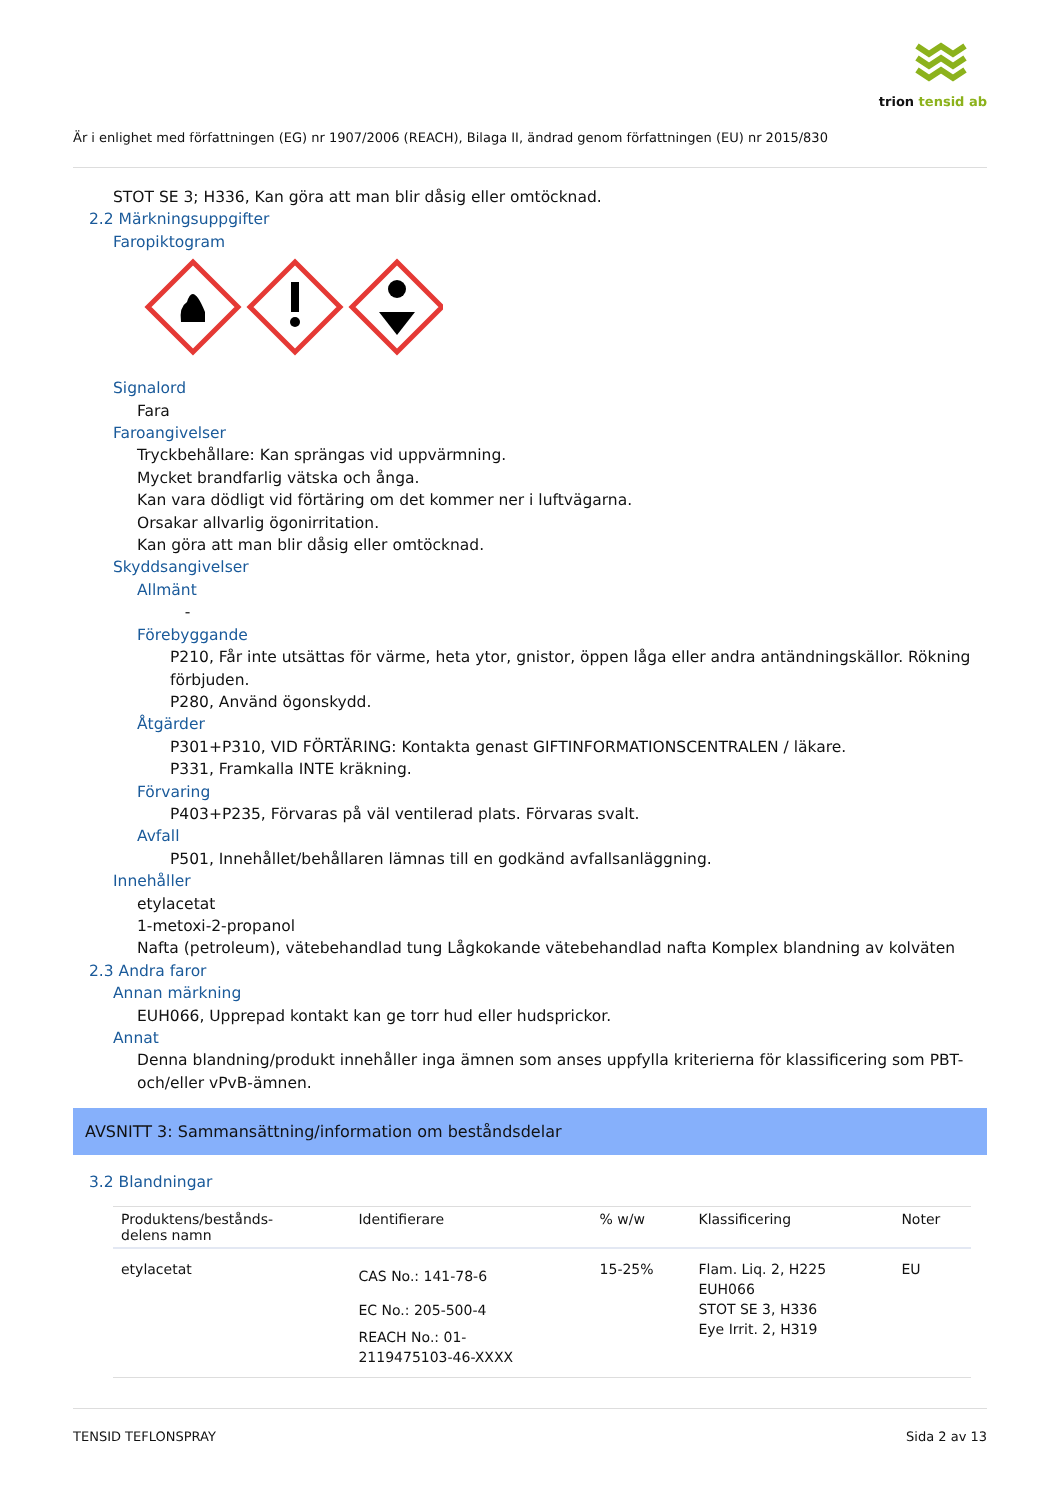trion tensid ab
Är i enlighet med författningen (EG) nr 1907/2006 (REACH), Bilaga II, ändrad genom författningen (EU) nr 2015/830
STOT SE 3; H336, Kan göra att man blir dåsig eller omtöcknad.
2.2 Märkningsuppgifter
Faropiktogram
Signalord
Fara
Faroangivelser
Tryckbehållare: Kan sprängas vid uppvärmning.
Mycket brandfarlig vätska och ånga.
Kan vara dödligt vid förtäring om det kommer ner i luftvägarna.
Orsakar allvarlig ögonirritation.
Kan göra att man blir dåsig eller omtöcknad.
Skyddsangivelser
Allmänt
-
Förebyggande
P210, Får inte utsättas för värme, heta ytor, gnistor, öppen låga eller andra antändningskällor. Rökning förbjuden.
P280, Använd ögonskydd.
Åtgärder
P301+P310, VID FÖRTÄRING: Kontakta genast GIFTINFORMATIONSCENTRALEN / läkare.
P331, Framkalla INTE kräkning.
Förvaring
P403+P235, Förvaras på väl ventilerad plats. Förvaras svalt.
Avfall
P501, Innehållet/behållaren lämnas till en godkänd avfallsanläggning.
Innehåller
etylacetat
1-metoxi-2-propanol
Nafta (petroleum), vätebehandlad tung Lågkokande vätebehandlad nafta Komplex blandning av kolväten
2.3 Andra faror
Annan märkning
EUH066, Upprepad kontakt kan ge torr hud eller hudsprickor.
Annat
Denna blandning/produkt innehåller inga ämnen som anses uppfylla kriterierna för klassificering som PBT- och/eller vPvB-ämnen.
AVSNITT 3: Sammansättning/information om beståndsdelar
3.2 Blandningar
| Produktens/bestånds- delens namn | Identifierare | % w/w | Klassificering | Noter |
| --- | --- | --- | --- | --- |
| etylacetat | CAS No.: 141-78-6 EC No.: 205-500-4 REACH No.: 01- 2119475103-46-XXXX | 15-25% | Flam. Liq. 2, H225 EUH066 STOT SE 3, H336 Eye Irrit. 2, H319 | EU |
TENSID TEFLONSPRAY Sida 2 av 13